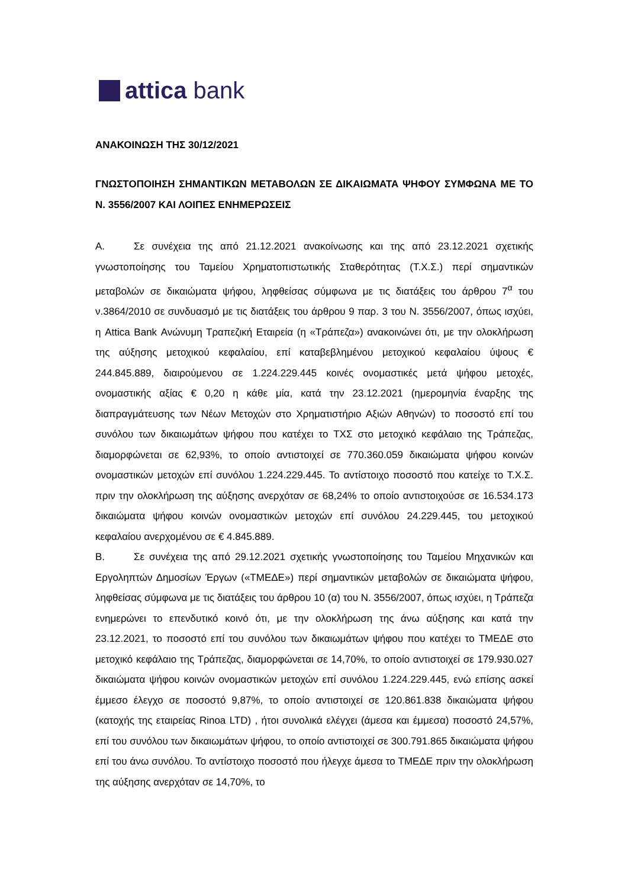attica bank
ΑΝΑΚΟΙΝΩΣΗ ΤΗΣ 30/12/2021
ΓΝΩΣΤΟΠΟΙΗΣΗ ΣΗΜΑΝΤΙΚΩΝ ΜΕΤΑΒΟΛΩΝ ΣΕ ΔΙΚΑΙΩΜΑΤΑ ΨΗΦΟΥ ΣΥΜΦΩΝΑ ΜΕ ΤΟ Ν. 3556/2007 ΚΑΙ ΛΟΙΠΕΣ ΕΝΗΜΕΡΩΣΕΙΣ
Α. Σε συνέχεια της από 21.12.2021 ανακοίνωσης και της από 23.12.2021 σχετικής γνωστοποίησης του Ταμείου Χρηματοπιστωτικής Σταθερότητας (Τ.Χ.Σ.) περί σημαντικών μεταβολών σε δικαιώματα ψήφου, ληφθείσας σύμφωνα με τις διατάξεις του άρθρου 7<sup>α</sup> του ν.3864/2010 σε συνδυασμό με τις διατάξεις του άρθρου 9 παρ. 3 του Ν. 3556/2007, όπως ισχύει, η Attica Bank Ανώνυμη Τραπεζική Εταιρεία (η «Τράπεζα») ανακοινώνει ότι, με την ολοκλήρωση της αύξησης μετοχικού κεφαλαίου, επί καταβεβλημένου μετοχικού κεφαλαίου ύψους € 244.845.889, διαιρούμενου σε 1.224.229.445 κοινές ονομαστικές μετά ψήφου μετοχές, ονομαστικής αξίας € 0,20 η κάθε μία, κατά την 23.12.2021 (ημερομηνία έναρξης της διαπραγμάτευσης των Νέων Μετοχών στο Χρηματιστήριο Αξιών Αθηνών) το ποσοστό επί του συνόλου των δικαιωμάτων ψήφου που κατέχει το ΤΧΣ στο μετοχικό κεφάλαιο της Τράπεζας, διαμορφώνεται σε 62,93%, το οποίο αντιστοιχεί σε 770.360.059 δικαιώματα ψήφου κοινών ονομαστικών μετοχών επί συνόλου 1.224.229.445. Το αντίστοιχο ποσοστό που κατείχε το Τ.Χ.Σ. πριν την ολοκλήρωση της αύξησης ανερχόταν σε 68,24% το οποίο αντιστοιχούσε σε 16.534.173 δικαιώματα ψήφου κοινών ονομαστικών μετοχών επί συνόλου 24.229.445, του μετοχικού κεφαλαίου ανερχομένου σε € 4.845.889.
Β. Σε συνέχεια της από 29.12.2021 σχετικής γνωστοποίησης του Ταμείου Μηχανικών και Εργοληπτών Δημοσίων Έργων («ΤΜΕΔΕ») περί σημαντικών μεταβολών σε δικαιώματα ψήφου, ληφθείσας σύμφωνα με τις διατάξεις του άρθρου 10 (α) του Ν. 3556/2007, όπως ισχύει, η Τράπεζα ενημερώνει το επενδυτικό κοινό ότι, με την ολοκλήρωση της άνω αύξησης και κατά την 23.12.2021, το ποσοστό επί του συνόλου των δικαιωμάτων ψήφου που κατέχει το ΤΜΕΔΕ στο μετοχικό κεφάλαιο της Τράπεζας, διαμορφώνεται σε 14,70%, το οποίο αντιστοιχεί σε 179.930.027 δικαιώματα ψήφου κοινών ονομαστικών μετοχών επί συνόλου 1.224.229.445, ενώ επίσης ασκεί έμμεσο έλεγχο σε ποσοστό 9,87%, το οποίο αντιστοιχεί σε 120.861.838 δικαιώματα ψήφου (κατοχής της εταιρείας Rinoa LTD) , ήτοι συνολικά ελέγχει (άμεσα και έμμεσα) ποσοστό 24,57%, επί του συνόλου των δικαιωμάτων ψήφου, το οποίο αντιστοιχεί σε 300.791.865 δικαιώματα ψήφου επί του άνω συνόλου. Το αντίστοιχο ποσοστό που ήλεγχε άμεσα το ΤΜΕΔΕ πριν την ολοκλήρωση της αύξησης ανερχόταν σε 14,70%, το